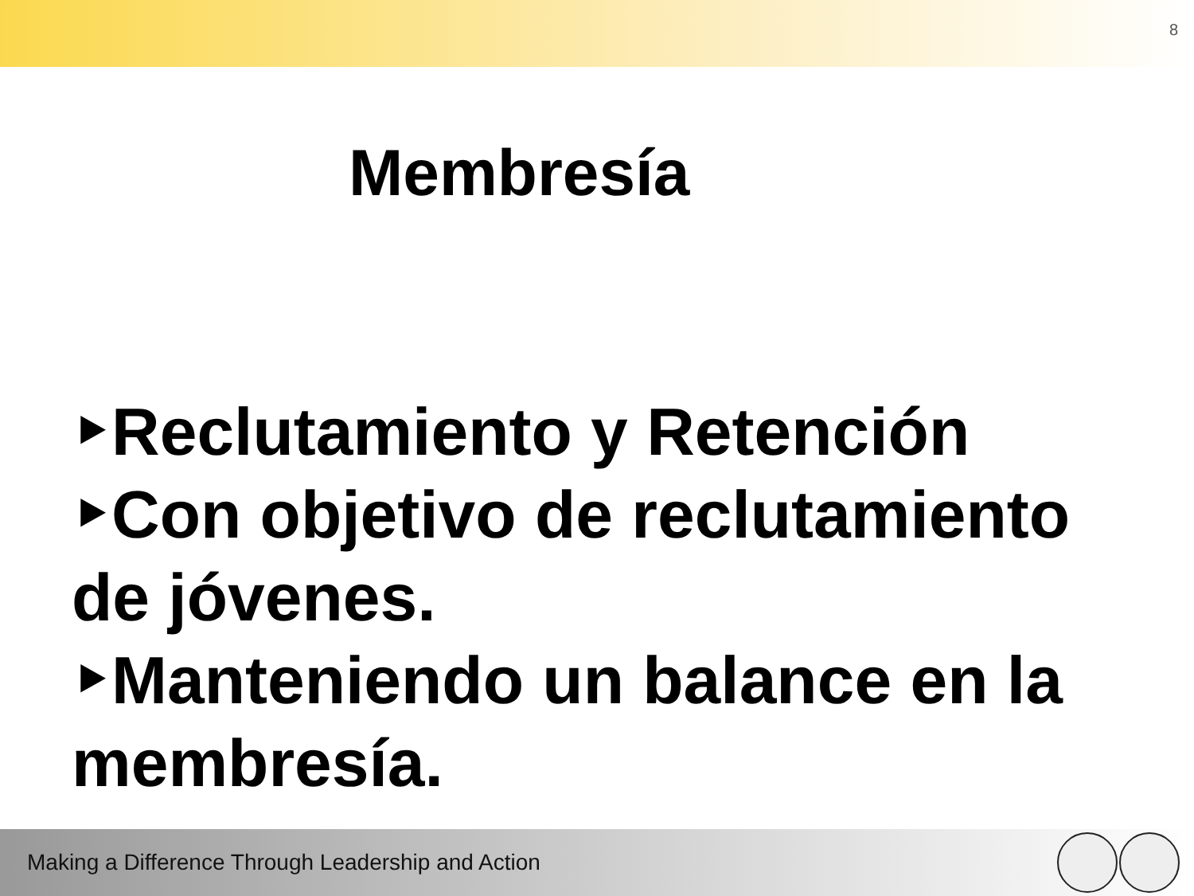8
Membresía
‣Reclutamiento y Retención
‣Con objetivo de reclutamiento de jóvenes.
‣Manteniendo un balance en la membresía.
Making a Difference Through Leadership and Action